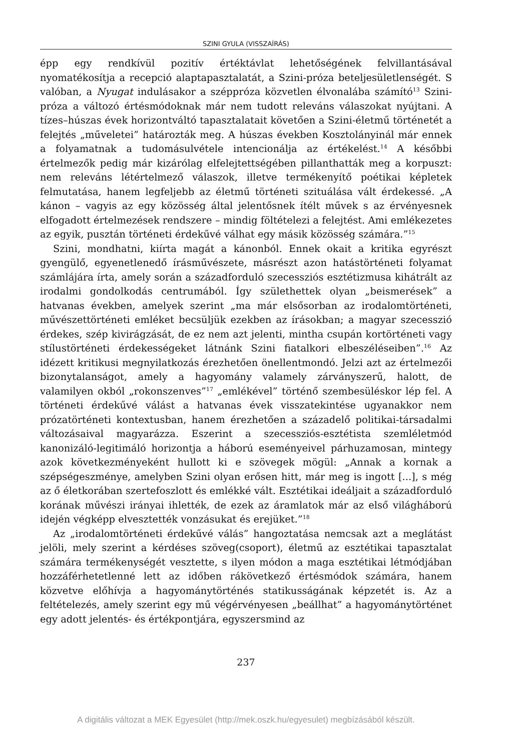SZINI GYULA (VISSZAÍRÁS)
épp egy rendkívül pozitív értéktávlat lehetőségének felvillantásával nyomatékosítja a recepció alaptapasztalatát, a Szini-próza beteljesületlenségét. S valóban, a Nyugat indulásakor a széppróza közvetlen élvonalába számító<sup>13</sup> Szini-próza a változó értésmódoknak már nem tudott releváns válaszokat nyújtani. A tízes–húszas évek horizontváltó tapasztalatait követően a Szini-életmű történetét a felejtés „műveletei” határozták meg. A húszas években Kosztolányinál már ennek a folyamatnak a tudomásulvétele intencionálja az értékelést.<sup>14</sup> A későbbi értelmezők pedig már kizárólag elfelejtettségében pillanthatták meg a korpuszt: nem releváns létértelmező válaszok, illetve termékenyítő poétikai képletek felmutatása, hanem legfeljebb az életmű történeti szituálása vált érdekessé. „A kánon – vagyis az egy közösség által jelentősnek ítélt művek s az érvényesnek elfogadott értelmezések rendszere – mindig föltételezi a felejtést. Ami emlékezetes az egyik, pusztán történeti érdekűvé válhat egy másik közösség számára.”<sup>15</sup>
Szini, mondhatni, kiírta magát a kánonból. Ennek okait a kritika egyrészt gyengülő, egyenetlenedő írásművészete, másrészt azon hatástörténeti folyamat számlájára írta, amely során a századforduló szecessziós esztétizmusa kihátrált az irodalmi gondolkodás centrumából. Így születhettek olyan „beismerések” a hatvanas években, amelyek szerint „ma már elsősorban az irodalomtörténeti, művészettörténeti emléket becsüljük ezekben az írásokban; a magyar szecesszió érdekes, szép kivirágzását, de ez nem azt jelenti, mintha csupán kortörténeti vagy stílustörténeti érdekességeket látnánk Szini fiatalkori elbeszéléseiben”.<sup>16</sup> Az idézett kritikusi megnyilatkozás érezhetően önellentmondó. Jelzi azt az értelmezői bizonytalanságot, amely a hagyomány valamely zárványszerű, halott, de valamilyen okból „rokonszenves”<sup>17</sup> „emlékével” történő szembesüléskor lép fel. A történeti érdekűvé válást a hatvanas évek visszatekintése ugyanakkor nem prózatörténeti kontextusban, hanem érezhetően a századelő politikai-társadalmi változásaival magyarázza. Eszerint a szecessziós-esztétista szemléletmód kanonizáló-legitimáló horizontja a háború eseményeivel párhuzamosan, mintegy azok következményeként hullott ki e szövegek mögül: „Annak a kornak a szépségeszménye, amelyben Szini olyan erősen hitt, már meg is ingott [...], s még az ő életkorában szertefoszlott és emlékké vált. Esztétikai ideáljait a századforduló korának művészi irányai ihlették, de ezek az áramlatok már az első világháború idején végképp elvesztették vonzásukat és erejüket.”<sup>18</sup>
Az „irodalomtörténeti érdekűvé válás” hangoztatása nemcsak azt a meglátást jelöli, mely szerint a kérdéses szöveg(csoport), életmű az esztétikai tapasztalat számára termékenységét vesztette, s ilyen módon a maga esztétikai létmódjában hozzáférhetetlenné lett az időben rákövetkező értésmódok számára, hanem közvetve előhívja a hagyománytörténés statikusságának képzetét is. Az a feltételezés, amely szerint egy mű végérvényesen „beállhat” a hagyománytörténet egy adott jelentés- és értékpontjára, egyszersmind az
237
A digitális változat a MEK Egyesület (http://mek.oszk.hu/egyesulet) megbízásából készült.